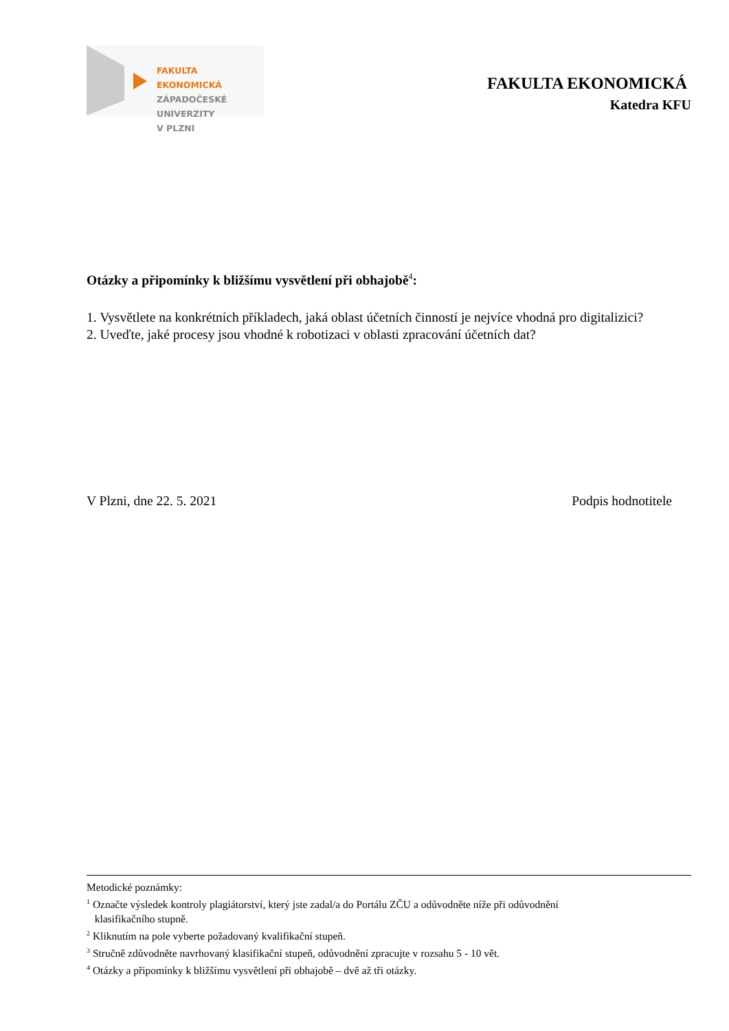FAKULTA EKONOMICKÁ
ZÁPADOČESKÉ
UNIVERZITY
V PLZNI
FAKULTA EKONOMICKÁ
Katedra KFU
Otázky a připomínky k bližšímu vysvětlení při obhajobě<sup>4</sup>:
1. Vysvětlete na konkrétních příkladech, jaká oblast účetních činností je nejvíce vhodná pro digitalizici?
2. Uveďte, jaké procesy jsou vhodné k robotizaci v oblasti zpracování účetních dat?
V Plzni, dne 22. 5. 2021 Podpis hodnotitele
Metodické poznámky:
<sup>1</sup> Označte výsledek kontroly plagiátorství, který jste zadal/a do Portálu ZČU a odůvodněte níže při odůvodnění
klasifikačního stupně.
<sup>2</sup> Kliknutím na pole vyberte požadovaný kvalifikační stupeň.
<sup>3</sup> Stručně zdůvodněte navrhovaný klasifikační stupeň, odůvodnění zpracujte v rozsahu 5 - 10 vět.
<sup>4</sup> Otázky a připomínky k bližšímu vysvětlení při obhajobě – dvě až tři otázky.